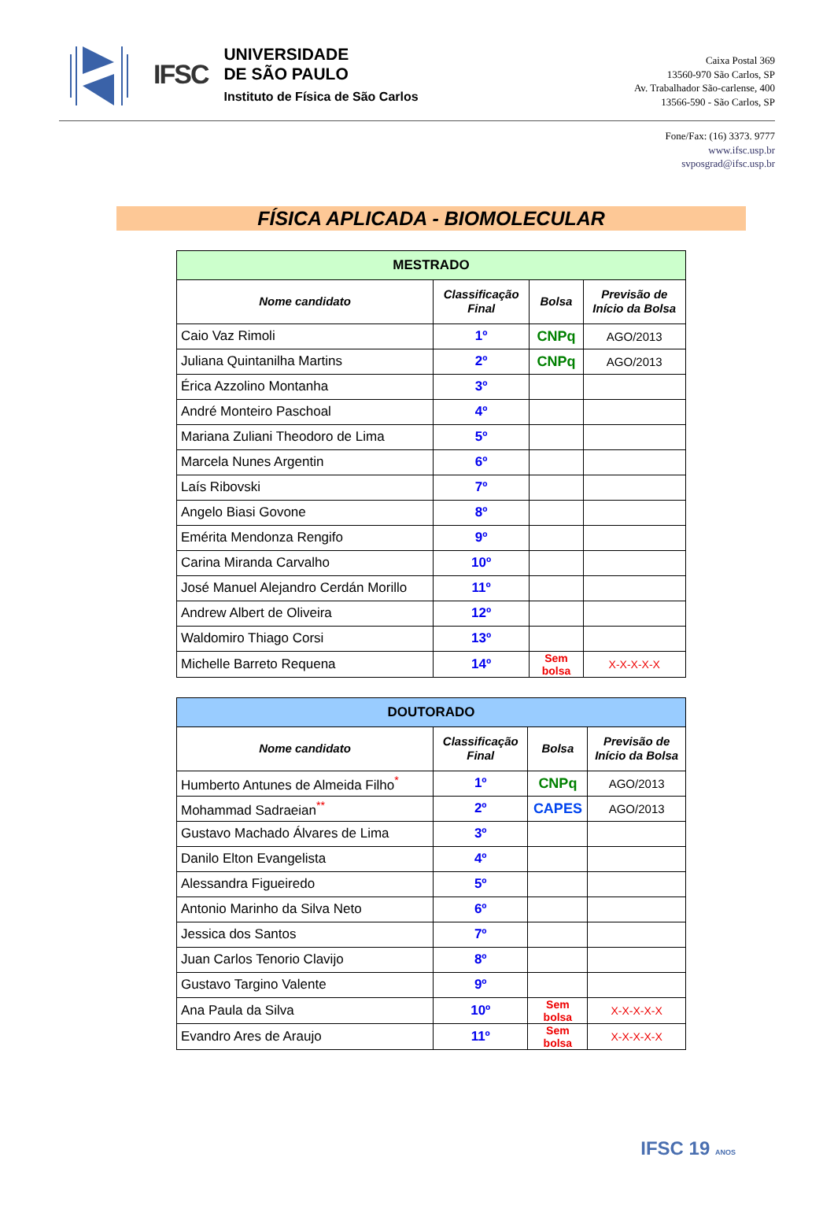IFSC
UNIVERSIDADE
DE SÃO PAULO
Instituto de Física de São Carlos
Caixa Postal 369
13560-970 São Carlos, SP
Av. Trabalhador São-carlense, 400
13566-590 - São Carlos, SP
Fone/Fax: (16) 3373. 9777
www.ifsc.usp.br
svposgrad@ifsc.usp.br
FÍSICA APLICADA - BIOMOLECULAR
| MESTRADO | | | |
| --- | --- | --- | --- |
| Nome candidato | Classificação Final | Bolsa | Previsão de Início da Bolsa |
| Caio Vaz Rimoli | 1º | CNPq | AGO/2013 |
| Juliana Quintanilha Martins | 2º | CNPq | AGO/2013 |
| Érica Azzolino Montanha | 3º | | |
| André Monteiro Paschoal | 4º | | |
| Mariana Zuliani Theodoro de Lima | 5º | | |
| Marcela Nunes Argentin | 6º | | |
| Laís Ribovski | 7º | | |
| Angelo Biasi Govone | 8º | | |
| Emérita Mendonza Rengifo | 9º | | |
| Carina Miranda Carvalho | 10º | | |
| José Manuel Alejandro Cerdán Morillo | 11º | | |
| Andrew Albert de Oliveira | 12º | | |
| Waldomiro Thiago Corsi | 13º | | |
| Michelle Barreto Requena | 14º | Sem bolsa | X-X-X-X-X |
| DOUTORADO | | | |
| --- | --- | --- | --- |
| Nome candidato | Classificação Final | Bolsa | Previsão de Início da Bolsa |
| Humberto Antunes de Almeida Filho<sup>*</sup> | 1º | CNPq | AGO/2013 |
| Mohammad Sadraeian<sup>**</sup> | 2º | CAPES | AGO/2013 |
| Gustavo Machado Álvares de Lima | 3º | | |
| Danilo Elton Evangelista | 4º | | |
| Alessandra Figueiredo | 5º | | |
| Antonio Marinho da Silva Neto | 6º | | |
| Jessica dos Santos | 7º | | |
| Juan Carlos Tenorio Clavijo | 8º | | |
| Gustavo Targino Valente | 9º | | |
| Ana Paula da Silva | 10º | Sem bolsa | X-X-X-X-X |
| Evandro Ares de Araujo | 11º | Sem bolsa | X-X-X-X-X |
IFSC 19 ANOS